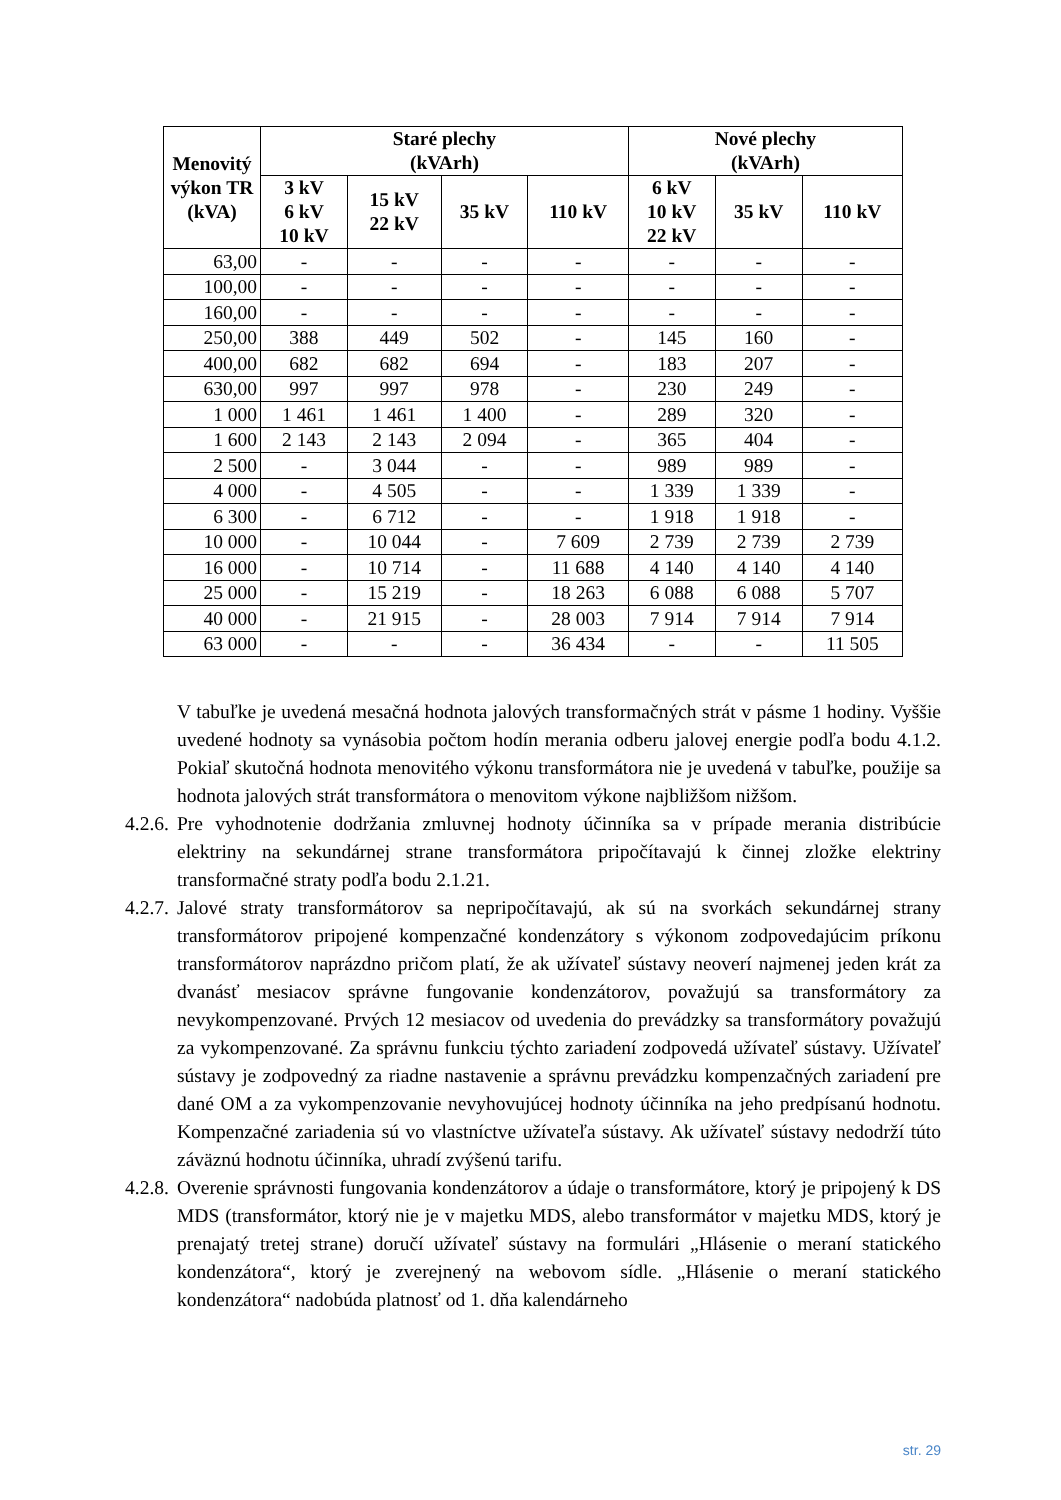| Menovitý výkon TR (kVA) | Staré plechy (kVArh) | | | | Nové plechy (kVArh) | | |
| --- | --- | --- | --- | --- | --- | --- | --- |
| | 3 kV 6 kV 10 kV | 15 kV 22 kV | 35 kV | 110 kV | 6 kV 10 kV 22 kV | 35 kV | 110 kV |
| 63,00 | - | - | - | - | - | - | - |
| 100,00 | - | - | - | - | - | - | - |
| 160,00 | - | - | - | - | - | - | - |
| 250,00 | 388 | 449 | 502 | - | 145 | 160 | - |
| 400,00 | 682 | 682 | 694 | - | 183 | 207 | - |
| 630,00 | 997 | 997 | 978 | - | 230 | 249 | - |
| 1 000 | 1 461 | 1 461 | 1 400 | - | 289 | 320 | - |
| 1 600 | 2 143 | 2 143 | 2 094 | - | 365 | 404 | - |
| 2 500 | - | 3 044 | - | - | 989 | 989 | - |
| 4 000 | - | 4 505 | - | - | 1 339 | 1 339 | - |
| 6 300 | - | 6 712 | - | - | 1 918 | 1 918 | - |
| 10 000 | - | 10 044 | - | 7 609 | 2 739 | 2 739 | 2 739 |
| 16 000 | - | 10 714 | - | 11 688 | 4 140 | 4 140 | 4 140 |
| 25 000 | - | 15 219 | - | 18 263 | 6 088 | 6 088 | 5 707 |
| 40 000 | - | 21 915 | - | 28 003 | 7 914 | 7 914 | 7 914 |
| 63 000 | - | - | - | 36 434 | - | - | 11 505 |
V tabuľke je uvedená mesačná hodnota jalových transformačných strát v pásme 1 hodiny. Vyššie uvedené hodnoty sa vynásobia počtom hodín merania odberu jalovej energie podľa bodu 4.1.2. Pokiaľ skutočná hodnota menovitého výkonu transformátora nie je uvedená v tabuľke, použije sa hodnota jalových strát transformátora o menovitom výkone najbližšom nižšom.
4.2.6. Pre vyhodnotenie dodržania zmluvnej hodnoty účinníka sa v prípade merania distribúcie elektriny na sekundárnej strane transformátora pripočítavajú k činnej zložke elektriny transformačné straty podľa bodu 2.1.21.
4.2.7. Jalové straty transformátorov sa nepripočítavajú, ak sú na svorkách sekundárnej strany transformátorov pripojené kompenzačné kondenzátory s výkonom zodpovedajúcim príkonu transformátorov naprázdno pričom platí, že ak užívateľ sústavy neoverí najmenej jeden krát za dvanásť mesiacov správne fungovanie kondenzátorov, považujú sa transformátory za nevykompenzované. Prvých 12 mesiacov od uvedenia do prevádzky sa transformátory považujú za vykompenzované. Za správnu funkciu týchto zariadení zodpovedá užívateľ sústavy. Užívateľ sústavy je zodpovedný za riadne nastavenie a správnu prevádzku kompenzačných zariadení pre dané OM a za vykompenzovanie nevyhovujúcej hodnoty účinníka na jeho predpísanú hodnotu. Kompenzačné zariadenia sú vo vlastníctve užívateľa sústavy. Ak užívateľ sústavy nedodrží túto záväznú hodnotu účinníka, uhradí zvýšenú tarifu.
4.2.8. Overenie správnosti fungovania kondenzátorov a údaje o transformátore, ktorý je pripojený k DS MDS (transformátor, ktorý nie je v majetku MDS, alebo transformátor v majetku MDS, ktorý je prenajatý tretej strane) doručí užívateľ sústavy na formulári „Hlásenie o meraní statického kondenzátora“, ktorý je zverejnený na webovom sídle. „Hlásenie o meraní statického kondenzátora“ nadobúda platnosť od 1. dňa kalendárneho
str. 29